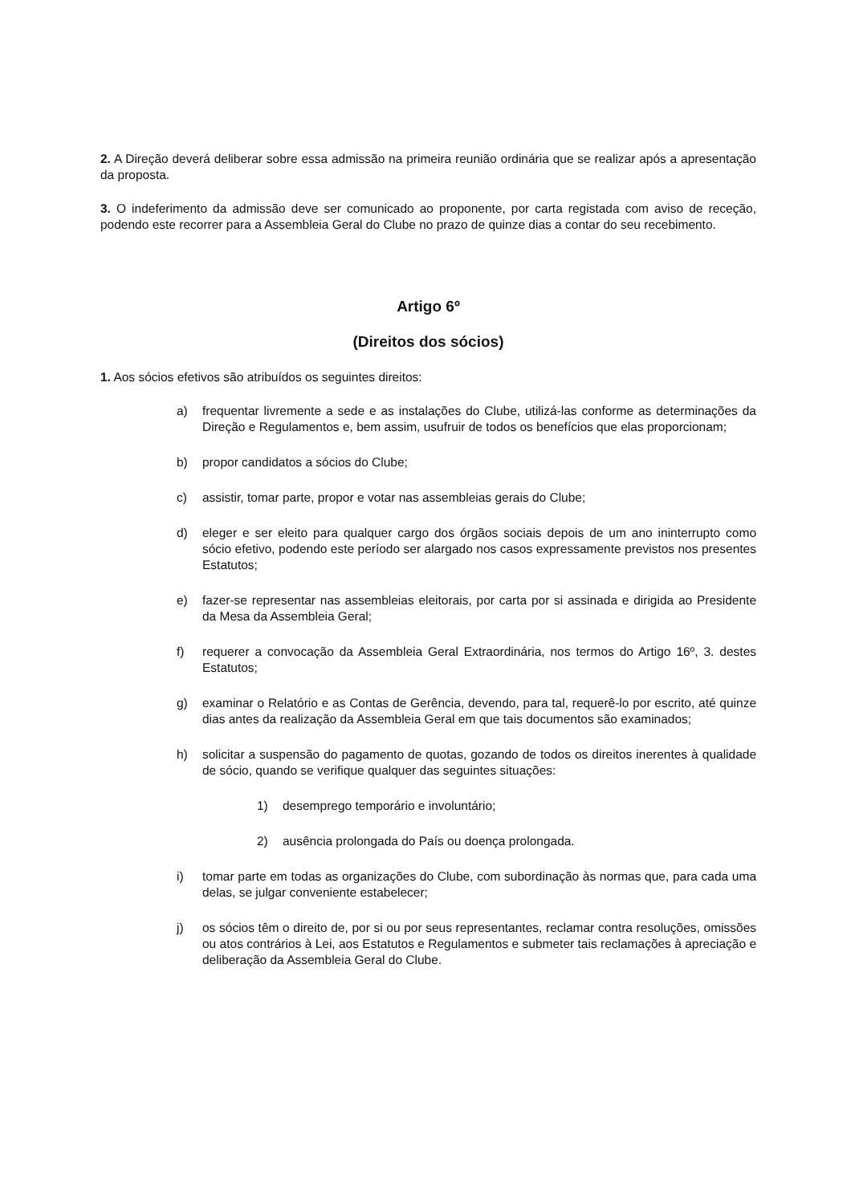2. A Direção deverá deliberar sobre essa admissão na primeira reunião ordinária que se realizar após a apresentação da proposta.
3. O indeferimento da admissão deve ser comunicado ao proponente, por carta registada com aviso de receção, podendo este recorrer para a Assembleia Geral do Clube no prazo de quinze dias a contar do seu recebimento.
Artigo 6º
(Direitos dos sócios)
1. Aos sócios efetivos são atribuídos os seguintes direitos:
a) frequentar livremente a sede e as instalações do Clube, utilizá-las conforme as determinações da Direção e Regulamentos e, bem assim, usufruir de todos os benefícios que elas proporcionam;
b) propor candidatos a sócios do Clube;
c) assistir, tomar parte, propor e votar nas assembleias gerais do Clube;
d) eleger e ser eleito para qualquer cargo dos órgãos sociais depois de um ano ininterrupto como sócio efetivo, podendo este período ser alargado nos casos expressamente previstos nos presentes Estatutos;
e) fazer-se representar nas assembleias eleitorais, por carta por si assinada e dirigida ao Presidente da Mesa da Assembleia Geral;
f) requerer a convocação da Assembleia Geral Extraordinária, nos termos do Artigo 16º, 3. destes Estatutos;
g) examinar o Relatório e as Contas de Gerência, devendo, para tal, requerê-lo por escrito, até quinze dias antes da realização da Assembleia Geral em que tais documentos são examinados;
h) solicitar a suspensão do pagamento de quotas, gozando de todos os direitos inerentes à qualidade de sócio, quando se verifique qualquer das seguintes situações:
1) desemprego temporário e involuntário;
2) ausência prolongada do País ou doença prolongada.
i) tomar parte em todas as organizações do Clube, com subordinação às normas que, para cada uma delas, se julgar conveniente estabelecer;
j) os sócios têm o direito de, por si ou por seus representantes, reclamar contra resoluções, omissões ou atos contrários à Lei, aos Estatutos e Regulamentos e submeter tais reclamações à apreciação e deliberação da Assembleia Geral do Clube.